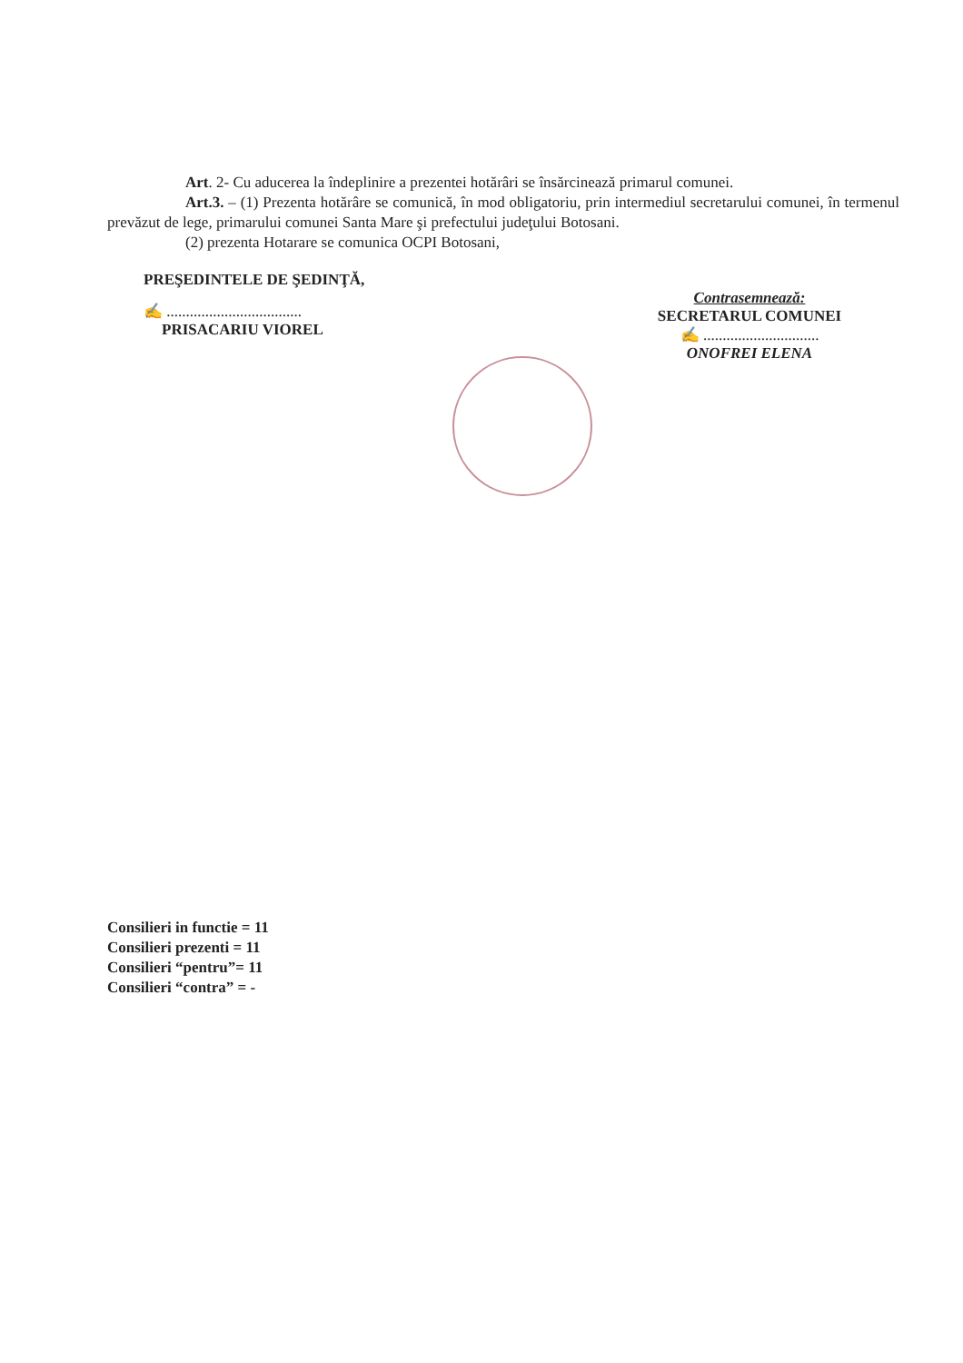Art. 2- Cu aducerea la îndeplinire a prezentei hotărâri se însărcinează primarul comunei.
Art.3. – (1) Prezenta hotărâre se comunică, în mod obligatoriu, prin intermediul secretarului comunei, în termenul prevăzut de lege, primarului comunei Santa Mare şi prefectului judeţului Botosani.
(2) prezenta Hotarare se comunica OCPI Botosani,
PREŞEDINTELE DE ŞEDINŢĂ,
✍ ...................................
PRISACARIU VIOREL
Contrasemnează:
SECRETARUL COMUNEI
✍ ..............................
ONOFREI ELENA
Consilieri in functie = 11
Consilieri prezenti = 11
Consilieri “pentru”= 11
Consilieri “contra” = -